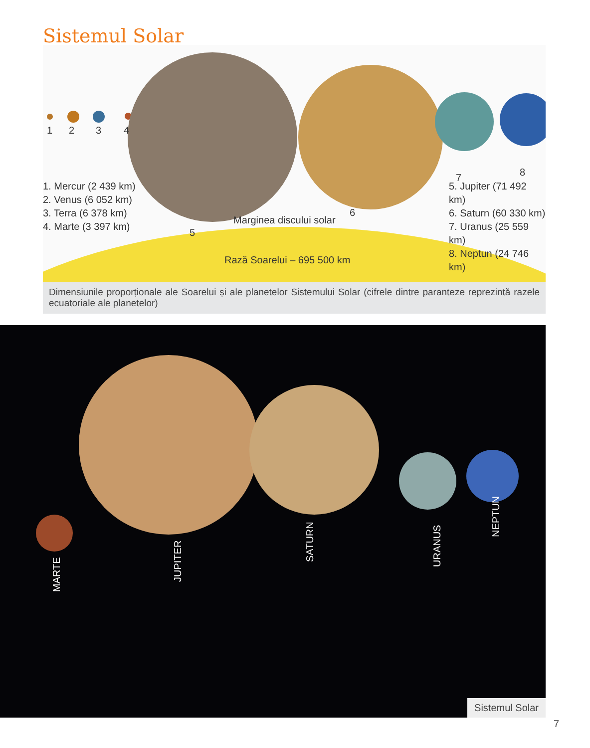Sistemul Solar
1 2 3 4
5
6
7 8
1. Mercur (2 439 km)
2. Venus (6 052 km)
3. Terra (6 378 km)
4. Marte (3 397 km)
5. Jupiter (71 492 km)
6. Saturn (60 330 km)
7. Uranus (25 559 km)
8. Neptun (24 746 km)
Marginea discului solar
Rază Soarelui – 695 500 km
Dimensiunile proporționale ale Soarelui și ale planetelor Sistemului Solar (cifrele dintre paranteze reprezintă razele ecuatoriale ale planetelor)
MARTE
JUPITER
SATURN URANUS
NEPTUN
Sistemul Solar
7